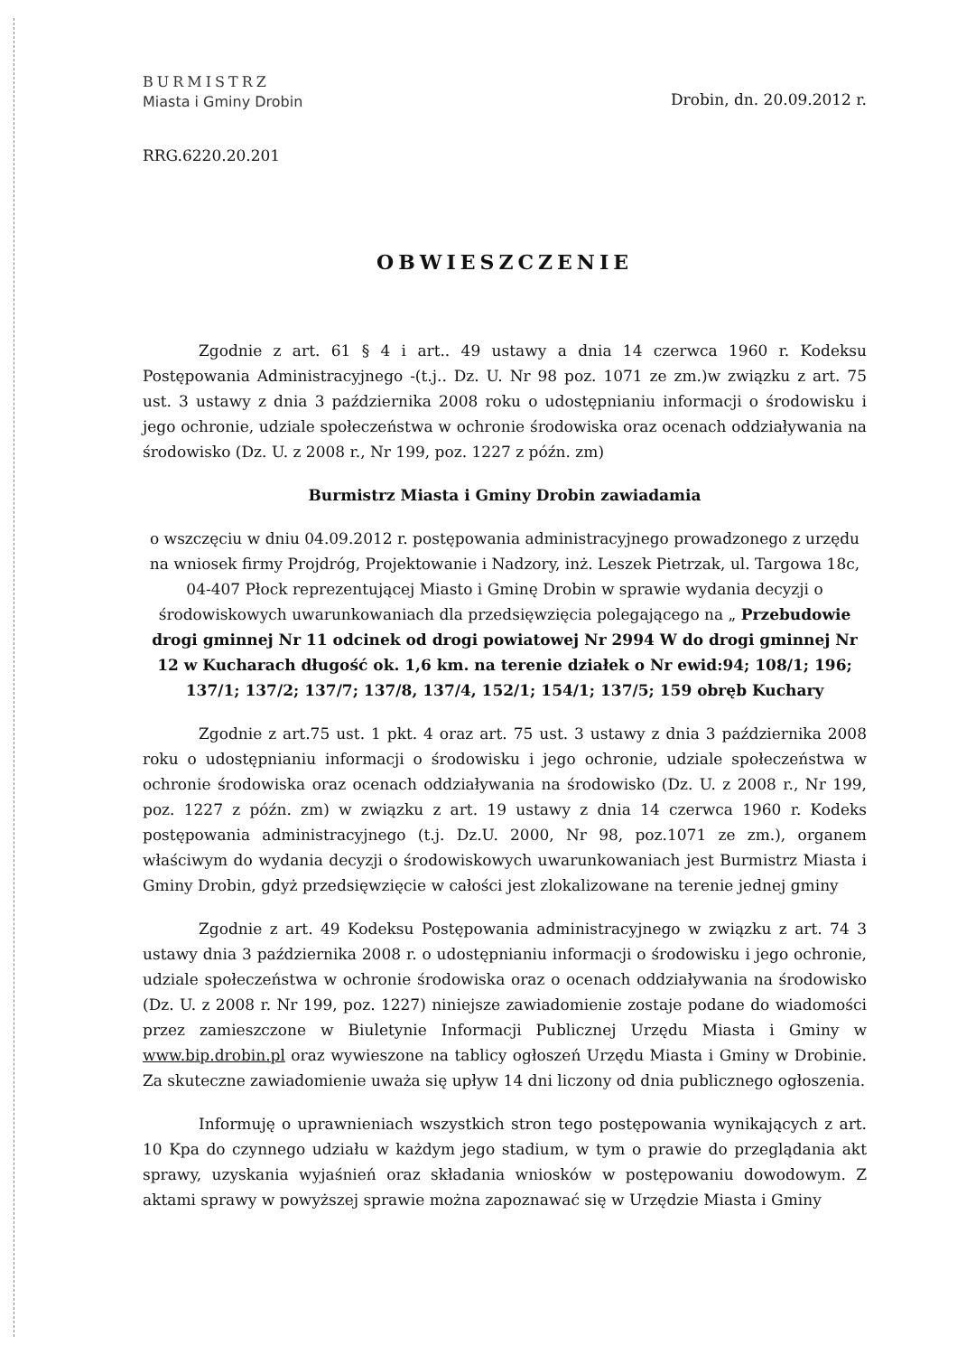BURMISTRZ
Miasta i Gminy Drobin
Drobin, dn. 20.09.2012 r.
RRG.6220.20.201
OBWIESZCZENIE
Zgodnie z art. 61 § 4 i art.. 49 ustawy a dnia 14 czerwca 1960 r. Kodeksu Postępowania Administracyjnego -(t.j.. Dz. U. Nr 98 poz. 1071 ze zm.)w związku z art. 75 ust. 3 ustawy z dnia 3 października 2008 roku o udostępnianiu informacji o środowisku i jego ochronie, udziale społeczeństwa w ochronie środowiska oraz ocenach oddziaływania na środowisko (Dz. U. z 2008 r., Nr 199, poz. 1227 z późn. zm)
Burmistrz Miasta i Gminy Drobin zawiadamia
o wszczęciu w dniu 04.09.2012 r. postępowania administracyjnego prowadzonego z urzędu na wniosek firmy Projdróg, Projektowanie i Nadzory, inż. Leszek Pietrzak, ul. Targowa 18c, 04-407 Płock reprezentującej Miasto i Gminę Drobin w sprawie wydania decyzji o środowiskowych uwarunkowaniach dla przedsięwzięcia polegającego na „ Przebudowie drogi gminnej Nr 11 odcinek od drogi powiatowej Nr 2994 W do drogi gminnej Nr 12 w Kucharach długość ok. 1,6 km. na terenie działek o Nr ewid:94; 108/1; 196; 137/1; 137/2; 137/7; 137/8, 137/4, 152/1; 154/1; 137/5; 159 obręb Kuchary
Zgodnie z art.75 ust. 1 pkt. 4 oraz art. 75 ust. 3 ustawy z dnia 3 października 2008 roku o udostępnianiu informacji o środowisku i jego ochronie, udziale społeczeństwa w ochronie środowiska oraz ocenach oddziaływania na środowisko (Dz. U. z 2008 r., Nr 199, poz. 1227 z późn. zm) w związku z art. 19 ustawy z dnia 14 czerwca 1960 r. Kodeks postępowania administracyjnego (t.j. Dz.U. 2000, Nr 98, poz.1071 ze zm.), organem właściwym do wydania decyzji o środowiskowych uwarunkowaniach jest Burmistrz Miasta i Gminy Drobin, gdyż przedsięwzięcie w całości jest zlokalizowane na terenie jednej gminy
Zgodnie z art. 49 Kodeksu Postępowania administracyjnego w związku z art. 74 3 ustawy dnia 3 października 2008 r. o udostępnianiu informacji o środowisku i jego ochronie, udziale społeczeństwa w ochronie środowiska oraz o ocenach oddziaływania na środowisko (Dz. U. z 2008 r. Nr 199, poz. 1227) niniejsze zawiadomienie zostaje podane do wiadomości przez zamieszczone w Biuletynie Informacji Publicznej Urzędu Miasta i Gminy w www.bip.drobin.pl oraz wywieszone na tablicy ogłoszeń Urzędu Miasta i Gminy w Drobinie. Za skuteczne zawiadomienie uważa się upływ 14 dni liczony od dnia publicznego ogłoszenia.
Informuję o uprawnieniach wszystkich stron tego postępowania wynikających z art. 10 Kpa do czynnego udziału w każdym jego stadium, w tym o prawie do przeglądania akt sprawy, uzyskania wyjaśnień oraz składania wniosków w postępowaniu dowodowym. Z aktami sprawy w powyższej sprawie można zapoznawać się w Urzędzie Miasta i Gminy